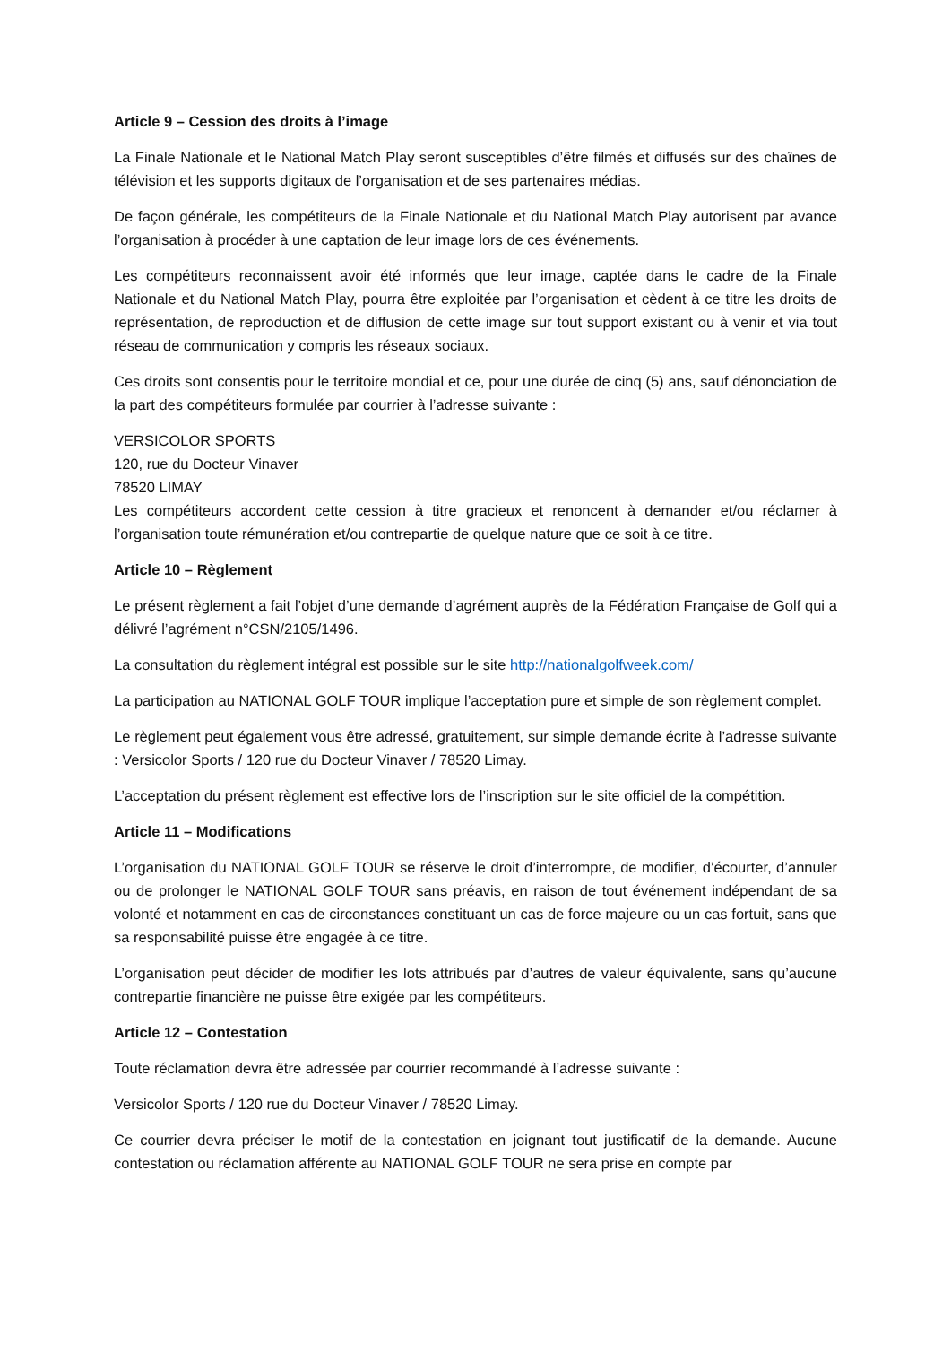Article 9 – Cession des droits à l’image
La Finale Nationale et le National Match Play seront susceptibles d’être filmés et diffusés sur des chaînes de télévision et les supports digitaux de l’organisation et de ses partenaires médias.
De façon générale, les compétiteurs de la Finale Nationale et du National Match Play autorisent par avance l’organisation à procéder à une captation de leur image lors de ces événements.
Les compétiteurs reconnaissent avoir été informés que leur image, captée dans le cadre de la Finale Nationale et du National Match Play, pourra être exploitée par l’organisation et cèdent à ce titre les droits de représentation, de reproduction et de diffusion de cette image sur tout support existant ou à venir et via tout réseau de communication y compris les réseaux sociaux.
Ces droits sont consentis pour le territoire mondial et ce, pour une durée de cinq (5) ans, sauf dénonciation de la part des compétiteurs formulée par courrier à l’adresse suivante :
VERSICOLOR SPORTS
120, rue du Docteur Vinaver
78520 LIMAY
Les compétiteurs accordent cette cession à titre gracieux et renoncent à demander et/ou réclamer à l’organisation toute rémunération et/ou contrepartie de quelque nature que ce soit à ce titre.
Article 10 – Règlement
Le présent règlement a fait l’objet d’une demande d’agrément auprès de la Fédération Française de Golf qui a délivré l’agrément n°CSN/2105/1496.
La consultation du règlement intégral est possible sur le site http://nationalgolfweek.com/
La participation au NATIONAL GOLF TOUR implique l’acceptation pure et simple de son règlement complet.
Le règlement peut également vous être adressé, gratuitement, sur simple demande écrite à l’adresse suivante : Versicolor Sports / 120 rue du Docteur Vinaver / 78520 Limay.
L’acceptation du présent règlement est effective lors de l’inscription sur le site officiel de la compétition.
Article 11 – Modifications
L’organisation du NATIONAL GOLF TOUR se réserve le droit d’interrompre, de modifier, d’écourter, d’annuler ou de prolonger le NATIONAL GOLF TOUR sans préavis, en raison de tout événement indépendant de sa volonté et notamment en cas de circonstances constituant un cas de force majeure ou un cas fortuit, sans que sa responsabilité puisse être engagée à ce titre.
L’organisation peut décider de modifier les lots attribués par d’autres de valeur équivalente, sans qu’aucune contrepartie financière ne puisse être exigée par les compétiteurs.
Article 12 – Contestation
Toute réclamation devra être adressée par courrier recommandé à l’adresse suivante :
Versicolor Sports / 120 rue du Docteur Vinaver / 78520 Limay.
Ce courrier devra préciser le motif de la contestation en joignant tout justificatif de la demande. Aucune contestation ou réclamation afférente au NATIONAL GOLF TOUR ne sera prise en compte par